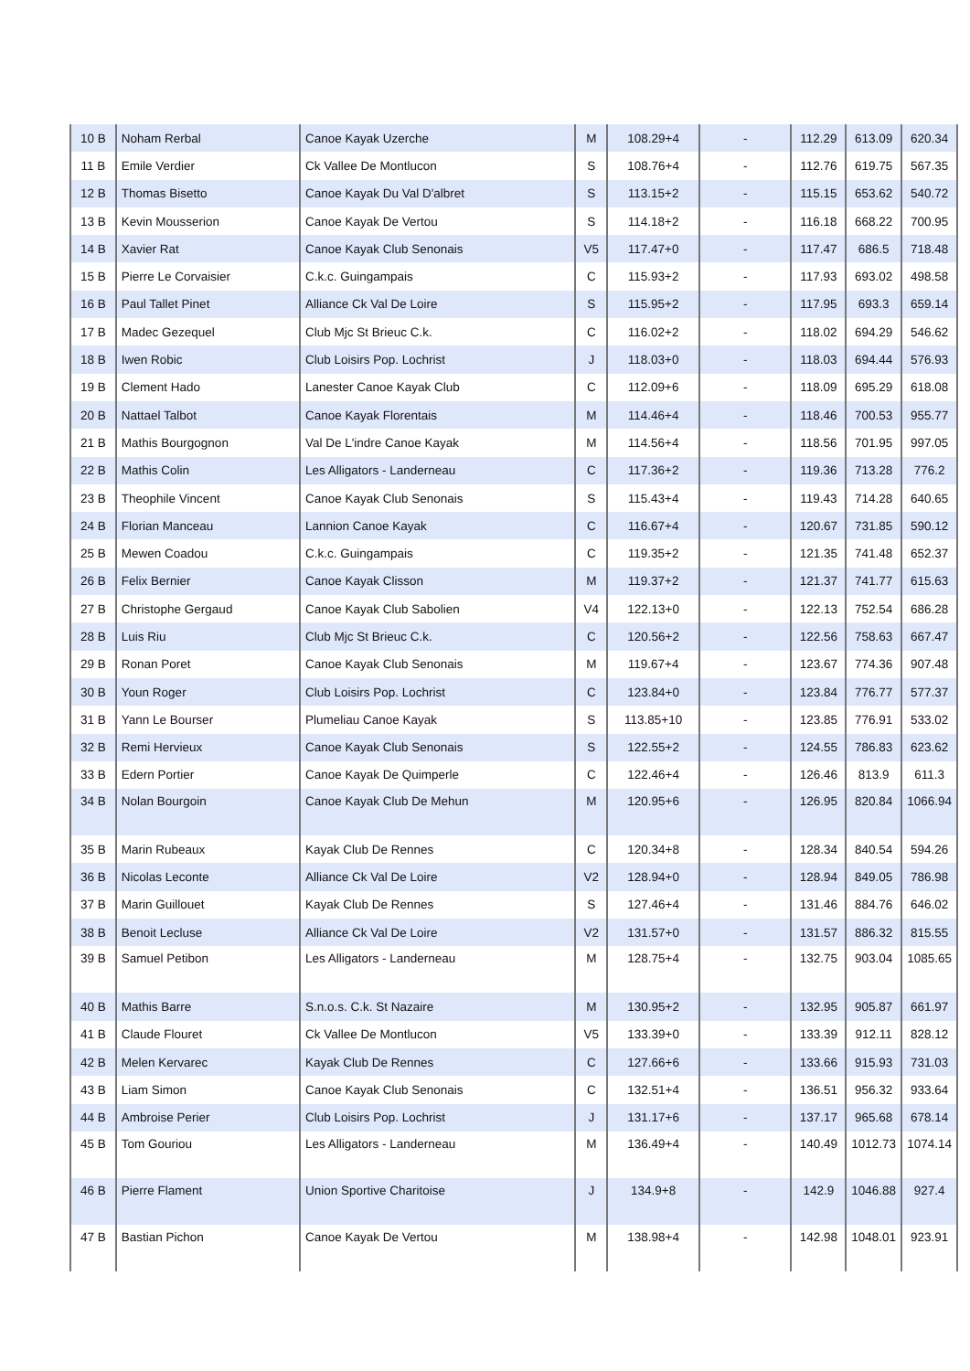| 10 B | Noham Rerbal | Canoe Kayak Uzerche | M | 108.29+4 | - | 112.29 | 613.09 | 620.34 |
| 11 B | Emile Verdier | Ck Vallee De Montlucon | S | 108.76+4 | - | 112.76 | 619.75 | 567.35 |
| 12 B | Thomas Bisetto | Canoe Kayak Du Val D'albret | S | 113.15+2 | - | 115.15 | 653.62 | 540.72 |
| 13 B | Kevin Mousserion | Canoe Kayak De Vertou | S | 114.18+2 | - | 116.18 | 668.22 | 700.95 |
| 14 B | Xavier Rat | Canoe Kayak Club Senonais | V5 | 117.47+0 | - | 117.47 | 686.5 | 718.48 |
| 15 B | Pierre Le Corvaisier | C.k.c. Guingampais | C | 115.93+2 | - | 117.93 | 693.02 | 498.58 |
| 16 B | Paul Tallet Pinet | Alliance Ck Val De Loire | S | 115.95+2 | - | 117.95 | 693.3 | 659.14 |
| 17 B | Madec Gezequel | Club Mjc St Brieuc C.k. | C | 116.02+2 | - | 118.02 | 694.29 | 546.62 |
| 18 B | Iwen Robic | Club Loisirs Pop. Lochrist | J | 118.03+0 | - | 118.03 | 694.44 | 576.93 |
| 19 B | Clement Hado | Lanester Canoe Kayak Club | C | 112.09+6 | - | 118.09 | 695.29 | 618.08 |
| 20 B | Nattael Talbot | Canoe Kayak Florentais | M | 114.46+4 | - | 118.46 | 700.53 | 955.77 |
| 21 B | Mathis Bourgognon | Val De L'indre Canoe Kayak | M | 114.56+4 | - | 118.56 | 701.95 | 997.05 |
| 22 B | Mathis Colin | Les Alligators - Landerneau | C | 117.36+2 | - | 119.36 | 713.28 | 776.2 |
| 23 B | Theophile Vincent | Canoe Kayak Club Senonais | S | 115.43+4 | - | 119.43 | 714.28 | 640.65 |
| 24 B | Florian Manceau | Lannion Canoe Kayak | C | 116.67+4 | - | 120.67 | 731.85 | 590.12 |
| 25 B | Mewen Coadou | C.k.c. Guingampais | C | 119.35+2 | - | 121.35 | 741.48 | 652.37 |
| 26 B | Felix Bernier | Canoe Kayak Clisson | M | 119.37+2 | - | 121.37 | 741.77 | 615.63 |
| 27 B | Christophe Gergaud | Canoe Kayak Club Sabolien | V4 | 122.13+0 | - | 122.13 | 752.54 | 686.28 |
| 28 B | Luis Riu | Club Mjc St Brieuc C.k. | C | 120.56+2 | - | 122.56 | 758.63 | 667.47 |
| 29 B | Ronan Poret | Canoe Kayak Club Senonais | M | 119.67+4 | - | 123.67 | 774.36 | 907.48 |
| 30 B | Youn Roger | Club Loisirs Pop. Lochrist | C | 123.84+0 | - | 123.84 | 776.77 | 577.37 |
| 31 B | Yann Le Bourser | Plumeliau Canoe Kayak | S | 113.85+10 | - | 123.85 | 776.91 | 533.02 |
| 32 B | Remi Hervieux | Canoe Kayak Club Senonais | S | 122.55+2 | - | 124.55 | 786.83 | 623.62 |
| 33 B | Edern Portier | Canoe Kayak De Quimperle | C | 122.46+4 | - | 126.46 | 813.9 | 611.3 |
| 34 B | Nolan Bourgoin | Canoe Kayak Club De Mehun | M | 120.95+6 | - | 126.95 | 820.84 | 1066.94 |
| 35 B | Marin Rubeaux | Kayak Club De Rennes | C | 120.34+8 | - | 128.34 | 840.54 | 594.26 |
| 36 B | Nicolas Leconte | Alliance Ck Val De Loire | V2 | 128.94+0 | - | 128.94 | 849.05 | 786.98 |
| 37 B | Marin Guillouet | Kayak Club De Rennes | S | 127.46+4 | - | 131.46 | 884.76 | 646.02 |
| 38 B | Benoit Lecluse | Alliance Ck Val De Loire | V2 | 131.57+0 | - | 131.57 | 886.32 | 815.55 |
| 39 B | Samuel Petibon | Les Alligators - Landerneau | M | 128.75+4 | - | 132.75 | 903.04 | 1085.65 |
| 40 B | Mathis Barre | S.n.o.s. C.k. St Nazaire | M | 130.95+2 | - | 132.95 | 905.87 | 661.97 |
| 41 B | Claude Flouret | Ck Vallee De Montlucon | V5 | 133.39+0 | - | 133.39 | 912.11 | 828.12 |
| 42 B | Melen Kervarec | Kayak Club De Rennes | C | 127.66+6 | - | 133.66 | 915.93 | 731.03 |
| 43 B | Liam Simon | Canoe Kayak Club Senonais | C | 132.51+4 | - | 136.51 | 956.32 | 933.64 |
| 44 B | Ambroise Perier | Club Loisirs Pop. Lochrist | J | 131.17+6 | - | 137.17 | 965.68 | 678.14 |
| 45 B | Tom Gouriou | Les Alligators - Landerneau | M | 136.49+4 | - | 140.49 | 1012.73 | 1074.14 |
| 46 B | Pierre Flament | Union Sportive Charitoise | J | 134.9+8 | - | 142.9 | 1046.88 | 927.4 |
| 47 B | Bastian Pichon | Canoe Kayak De Vertou | M | 138.98+4 | - | 142.98 | 1048.01 | 923.91 |